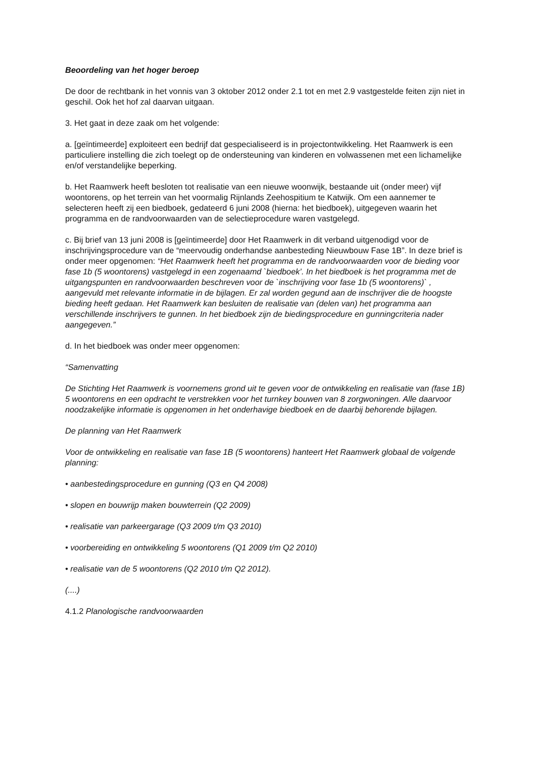Beoordeling van het hoger beroep
De door de rechtbank in het vonnis van 3 oktober 2012 onder 2.1 tot en met 2.9 vastgestelde feiten zijn niet in geschil. Ook het hof zal daarvan uitgaan.
3. Het gaat in deze zaak om het volgende:
a. [geïntimeerde] exploiteert een bedrijf dat gespecialiseerd is in projectontwikkeling. Het Raamwerk is een particuliere instelling die zich toelegt op de ondersteuning van kinderen en volwassenen met een lichamelijke en/of verstandelijke beperking.
b. Het Raamwerk heeft besloten tot realisatie van een nieuwe woonwijk, bestaande uit (onder meer) vijf woontorens, op het terrein van het voormalig Rijnlands Zeehospitium te Katwijk. Om een aannemer te selecteren heeft zij een biedboek, gedateerd 6 juni 2008 (hierna: het biedboek), uitgegeven waarin het programma en de randvoorwaarden van de selectieprocedure waren vastgelegd.
c. Bij brief van 13 juni 2008 is [geïntimeerde] door Het Raamwerk in dit verband uitgenodigd voor de inschrijvingsprocedure van de “meervoudig onderhandse aanbesteding Nieuwbouw Fase 1B”. In deze brief is onder meer opgenomen: “Het Raamwerk heeft het programma en de randvoorwaarden voor de bieding voor fase 1b (5 woontorens) vastgelegd in een zogenaamd `biedboek’. In het biedboek is het programma met de uitgangspunten en randvoorwaarden beschreven voor de `inschrijving voor fase 1b (5 woontorens)` , aangevuld met relevante informatie in de bijlagen. Er zal worden gegund aan de inschrijver die de hoogste bieding heeft gedaan. Het Raamwerk kan besluiten de realisatie van (delen van) het programma aan verschillende inschrijvers te gunnen. In het biedboek zijn de biedingsprocedure en gunningcriteria nader aangegeven.”
d. In het biedboek was onder meer opgenomen:
“Samenvatting
De Stichting Het Raamwerk is voornemens grond uit te geven voor de ontwikkeling en realisatie van (fase 1B) 5 woontorens en een opdracht te verstrekken voor het turnkey bouwen van 8 zorgwoningen. Alle daarvoor noodzakelijke informatie is opgenomen in het onderhavige biedboek en de daarbij behorende bijlagen.
De planning van Het Raamwerk
Voor de ontwikkeling en realisatie van fase 1B (5 woontorens) hanteert Het Raamwerk globaal de volgende planning:
• aanbestedingsprocedure en gunning (Q3 en Q4 2008)
• slopen en bouwrijp maken bouwterrein (Q2 2009)
• realisatie van parkeergarage (Q3 2009 t/m Q3 2010)
• voorbereiding en ontwikkeling 5 woontorens (Q1 2009 t/m Q2 2010)
• realisatie van de 5 woontorens (Q2 2010 t/m Q2 2012).
(....)
4.1.2 Planologische randvoorwaarden